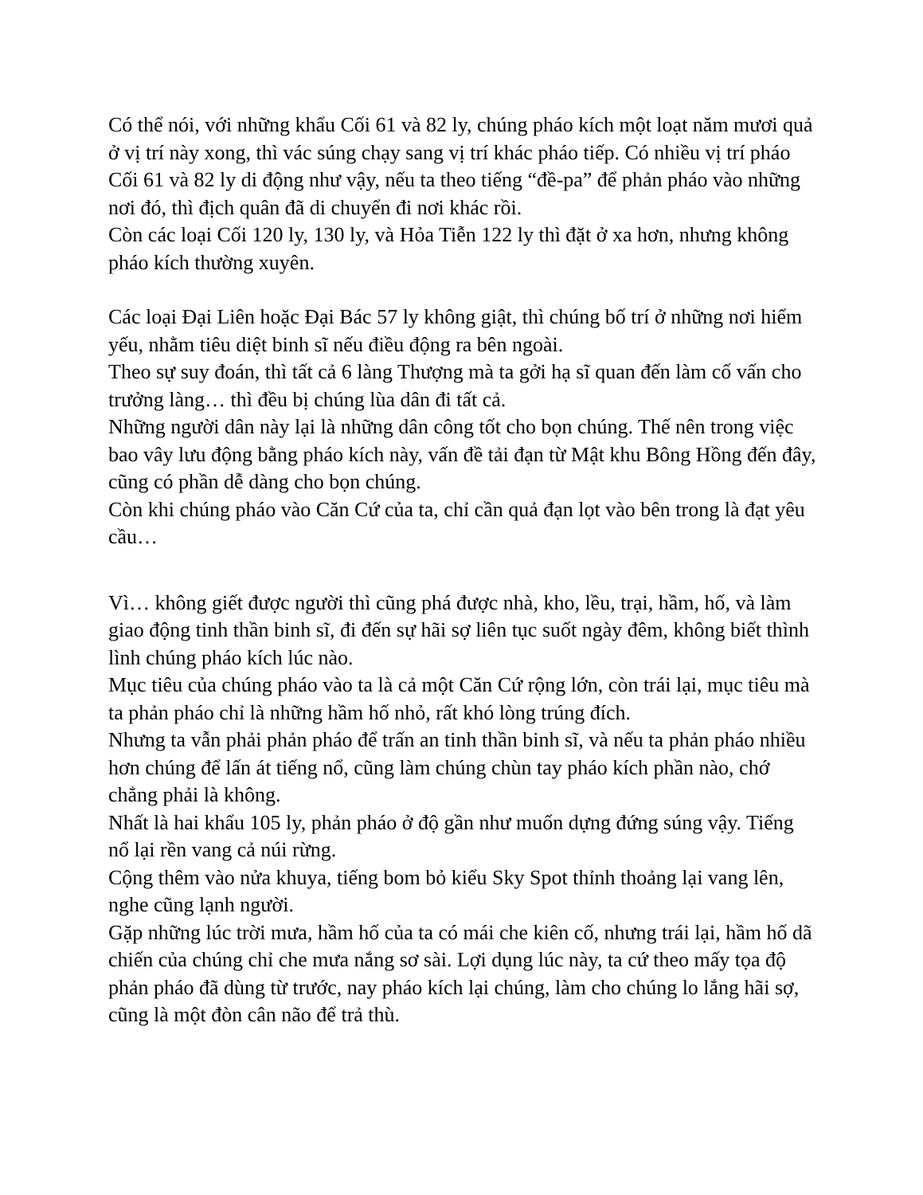Có thể nói, với những khẩu Cối 61 và 82 ly, chúng pháo kích một loạt năm mươi quả ở vị trí này xong, thì vác súng chạy sang vị trí khác pháo tiếp. Có nhiều vị trí pháo Cối 61 và 82 ly di động như vậy, nếu ta theo tiếng “đề-pa” để phản pháo vào những nơi đó, thì địch quân đã di chuyển đi nơi khác rồi.
Còn các loại Cối 120 ly, 130 ly, và Hỏa Tiễn 122 ly thì đặt ở xa hơn, nhưng không pháo kích thường xuyên.
Các loại Đại Liên hoặc Đại Bác 57 ly không giật, thì chúng bố trí ở những nơi hiểm yếu, nhằm tiêu diệt binh sĩ nếu điều động ra bên ngoài.
Theo sự suy đoán, thì tất cả 6 làng Thượng mà ta gởi hạ sĩ quan đến làm cố vấn cho trưởng làng… thì đều bị chúng lùa dân đi tất cả.
Những người dân này lại là những dân công tốt cho bọn chúng. Thế nên trong việc bao vây lưu động bằng pháo kích này, vấn đề tải đạn từ Mật khu Bông Hồng đến đây, cũng có phần dễ dàng cho bọn chúng.
Còn khi chúng pháo vào Căn Cứ của ta, chỉ cần quả đạn lọt vào bên trong là đạt yêu cầu…
Vì… không giết được người thì cũng phá được nhà, kho, lều, trại, hầm, hố, và làm giao động tinh thần binh sĩ, đi đến sự hãi sợ liên tục suốt ngày đêm, không biết thình lình chúng pháo kích lúc nào.
Mục tiêu của chúng pháo vào ta là cả một Căn Cứ rộng lớn, còn trái lại, mục tiêu mà ta phản pháo chỉ là những hầm hố nhỏ, rất khó lòng trúng đích.
Nhưng ta vẫn phải phản pháo để trấn an tinh thần binh sĩ, và nếu ta phản pháo nhiều hơn chúng để lấn át tiếng nổ, cũng làm chúng chùn tay pháo kích phần nào, chớ chẳng phải là không.
Nhất là hai khẩu 105 ly, phản pháo ở độ gần như muốn dựng đứng súng vậy. Tiếng nổ lại rền vang cả núi rừng.
Cộng thêm vào nửa khuya, tiếng bom bỏ kiểu Sky Spot thỉnh thoảng lại vang lên, nghe cũng lạnh người.
Gặp những lúc trời mưa, hầm hố của ta có mái che kiên cố, nhưng trái lại, hầm hố dã chiến của chúng chỉ che mưa nắng sơ sài. Lợi dụng lúc này, ta cứ theo mấy tọa độ phản pháo đã dùng từ trước, nay pháo kích lại chúng, làm cho chúng lo lắng hãi sợ, cũng là một đòn cân não để trả thù.